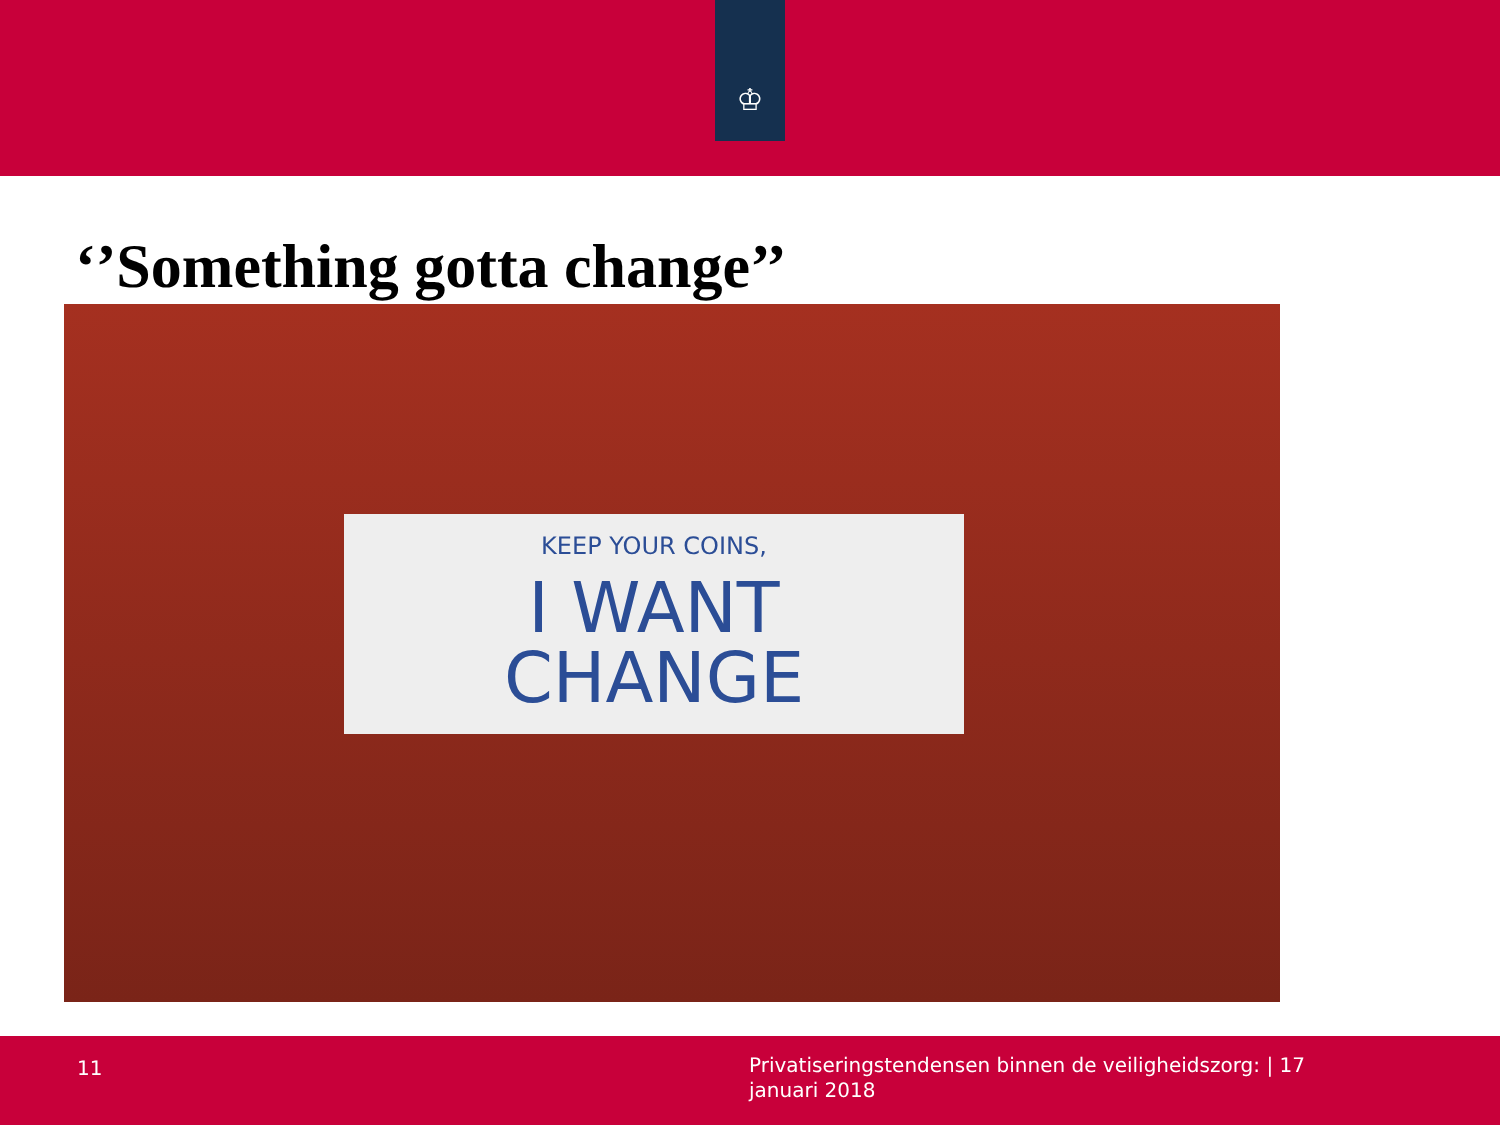♔
‘’Something gotta change’’
KEEP YOUR COINS,
I WANT
CHANGE
11
Privatiseringstendensen binnen de veiligheidszorg: | 17 januari 2018